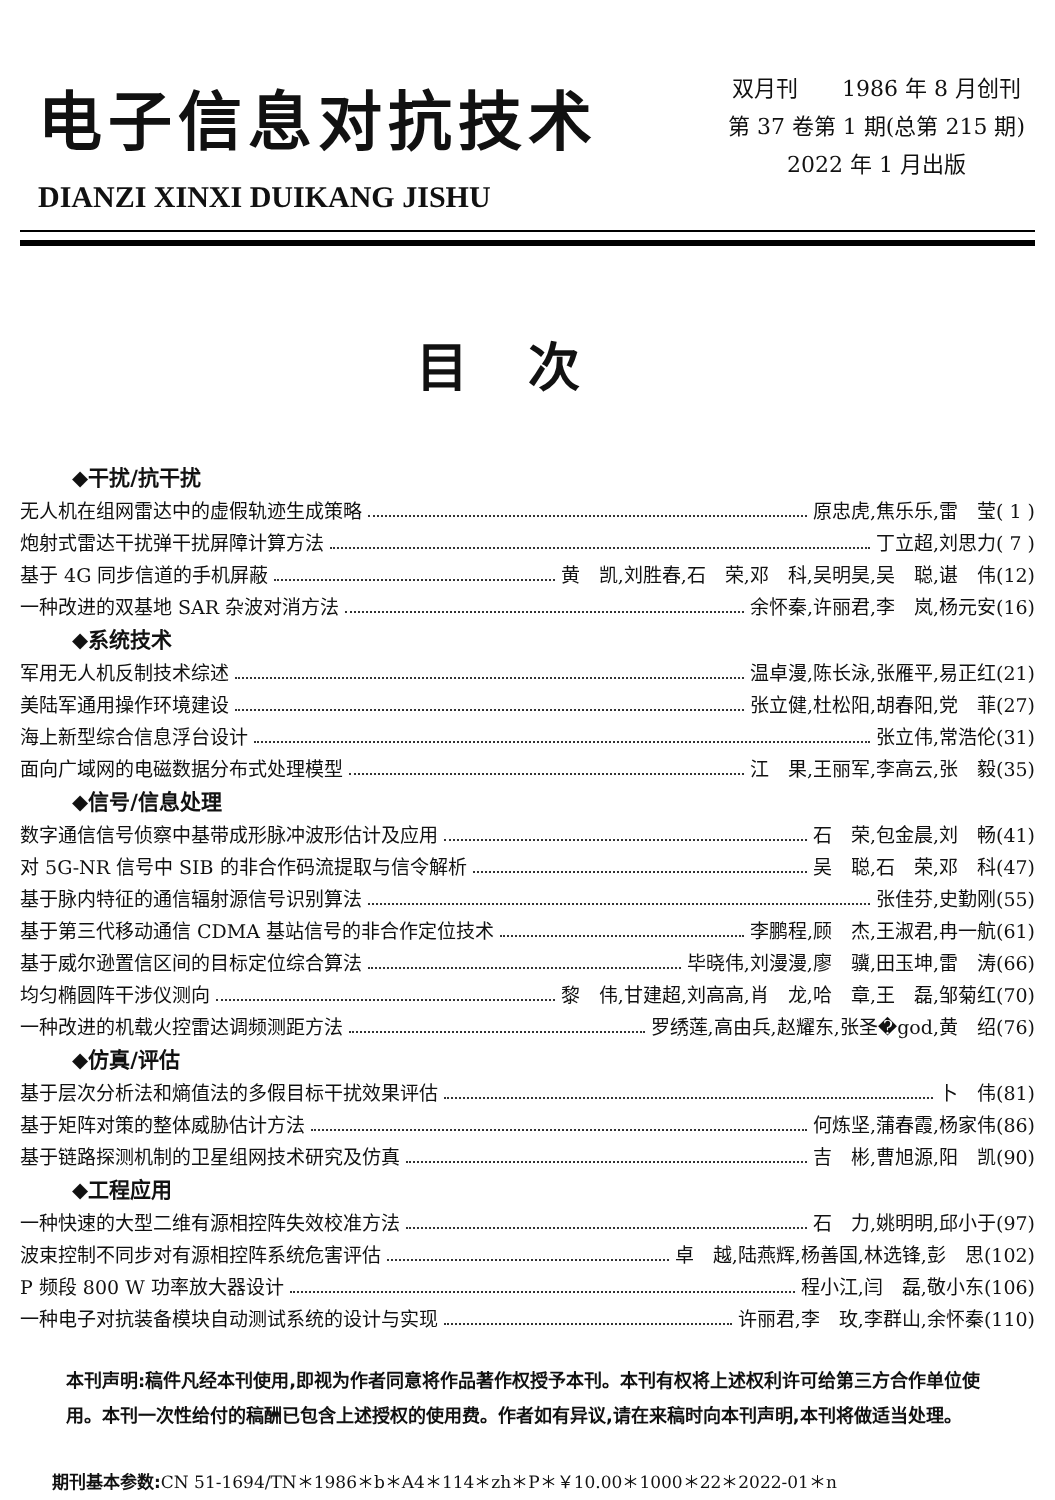电子信息对抗技术
DIANZI XINXI DUIKANG JISHU
双月刊　　1986 年 8 月创刊
第 37 卷第 1 期(总第 215 期)
2022 年 1 月出版
目次
◆干扰/抗干扰
无人机在组网雷达中的虚假轨迹生成策略 原忠虎,焦乐乐,雷　莹( 1 )
炮射式雷达干扰弹干扰屏障计算方法 丁立超,刘思力( 7 )
基于 4G 同步信道的手机屏蔽 黄　凯,刘胜春,石　荣,邓　科,吴明昊,吴　聪,谌　伟(12)
一种改进的双基地 SAR 杂波对消方法 余怀秦,许丽君,李　岚,杨元安(16)
◆系统技术
军用无人机反制技术综述 温卓漫,陈长泳,张雁平,易正红(21)
美陆军通用操作环境建设 张立健,杜松阳,胡春阳,党　菲(27)
海上新型综合信息浮台设计 张立伟,常浩伦(31)
面向广域网的电磁数据分布式处理模型 江　果,王丽军,李高云,张　毅(35)
◆信号/信息处理
数字通信信号侦察中基带成形脉冲波形估计及应用 石　荣,包金晨,刘　畅(41)
对 5G-NR 信号中 SIB 的非合作码流提取与信令解析 吴　聪,石　荣,邓　科(47)
基于脉内特征的通信辐射源信号识别算法 张佳芬,史勤刚(55)
基于第三代移动通信 CDMA 基站信号的非合作定位技术 李鹏程,顾　杰,王淑君,冉一航(61)
基于威尔逊置信区间的目标定位综合算法 毕晓伟,刘漫漫,廖　骥,田玉坤,雷　涛(66)
均匀椭圆阵干涉仪测向 黎　伟,甘建超,刘高高,肖　龙,哈　章,王　磊,邹菊红(70)
一种改进的机载火控雷达调频测距方法 罗绣莲,高由兵,赵耀东,张圣�god,黄　绍(76)
◆仿真/评估
基于层次分析法和熵值法的多假目标干扰效果评估 卜　伟(81)
基于矩阵对策的整体威胁估计方法 何炼坚,蒲春霞,杨家伟(86)
基于链路探测机制的卫星组网技术研究及仿真 吉　彬,曹旭源,阳　凯(90)
◆工程应用
一种快速的大型二维有源相控阵失效校准方法 石　力,姚明明,邱小于(97)
波束控制不同步对有源相控阵系统危害评估 卓　越,陆燕辉,杨善国,林选锋,彭　思(102)
P 频段 800 W 功率放大器设计 程小江,闫　磊,敬小东(106)
一种电子对抗装备模块自动测试系统的设计与实现 许丽君,李　玫,李群山,余怀秦(110)
本刊声明:稿件凡经本刊使用,即视为作者同意将作品著作权授予本刊。本刊有权将上述权利许可给第三方合作单位使用。本刊一次性给付的稿酬已包含上述授权的使用费。作者如有异议,请在来稿时向本刊声明,本刊将做适当处理。
期刊基本参数: CN 51-1694/TN＊1986＊b＊A4＊114＊zh＊P＊￥10.00＊1000＊22＊2022-01＊n